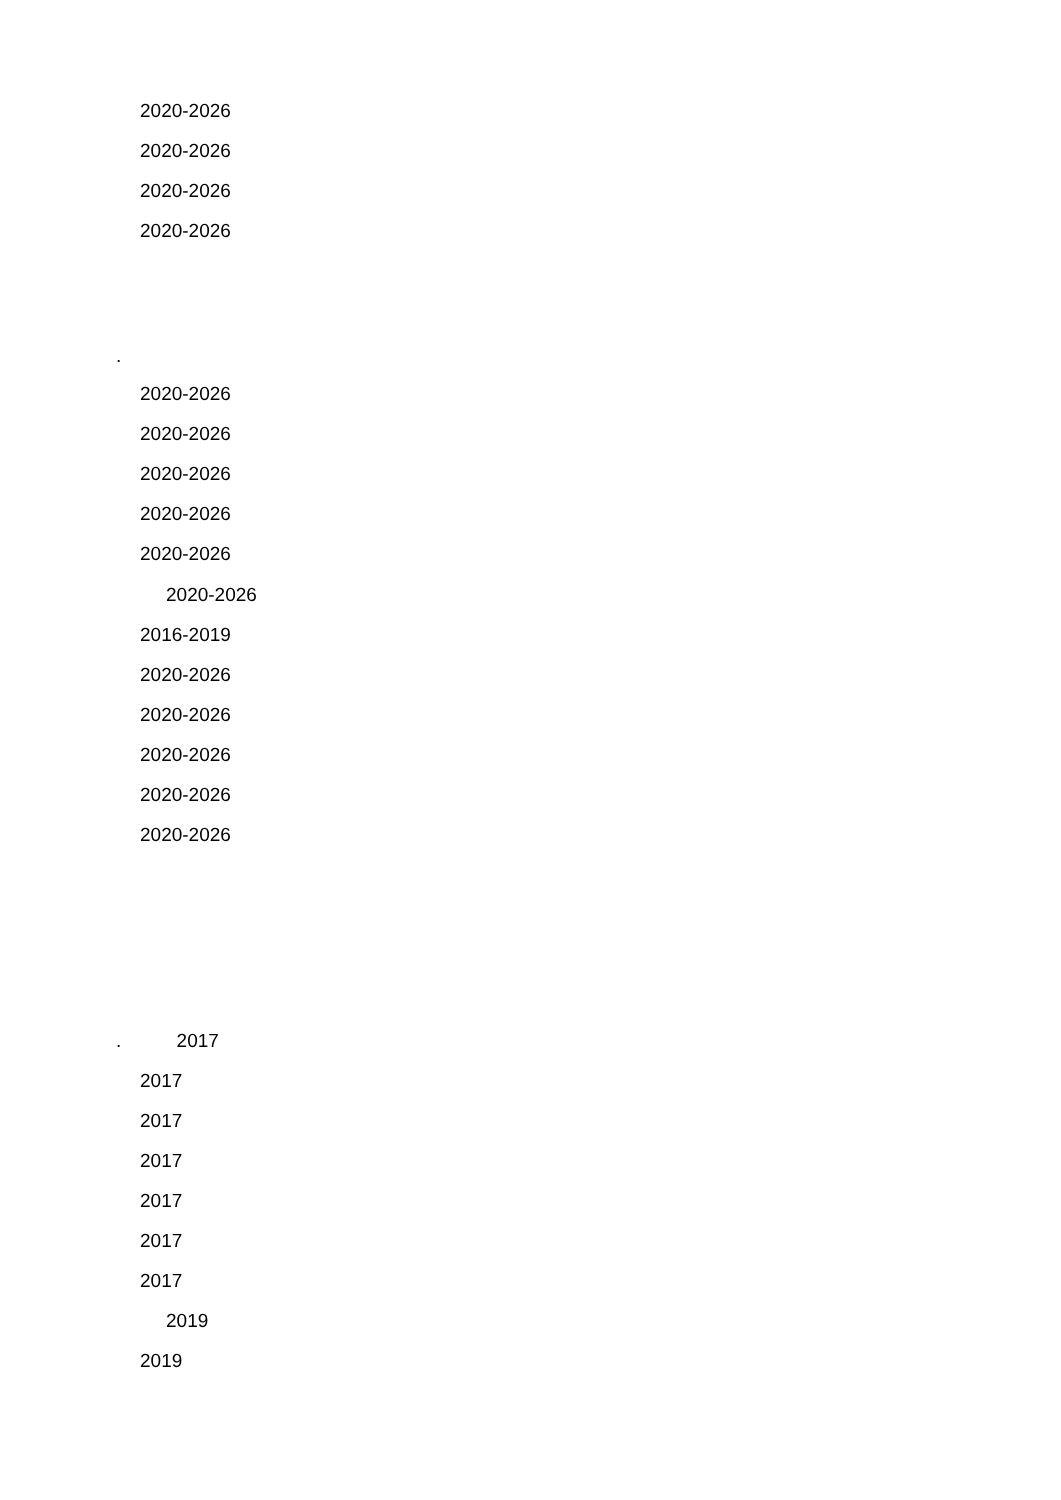2020-2026
2020-2026
2020-2026
2020-2026
.
2020-2026
2020-2026
2020-2026
2020-2026
2020-2026
2020-2026
2016-2019
2020-2026
2020-2026
2020-2026
2020-2026
2020-2026
. 2017
2017
2017
2017
2017
2017
2017
2019
2019